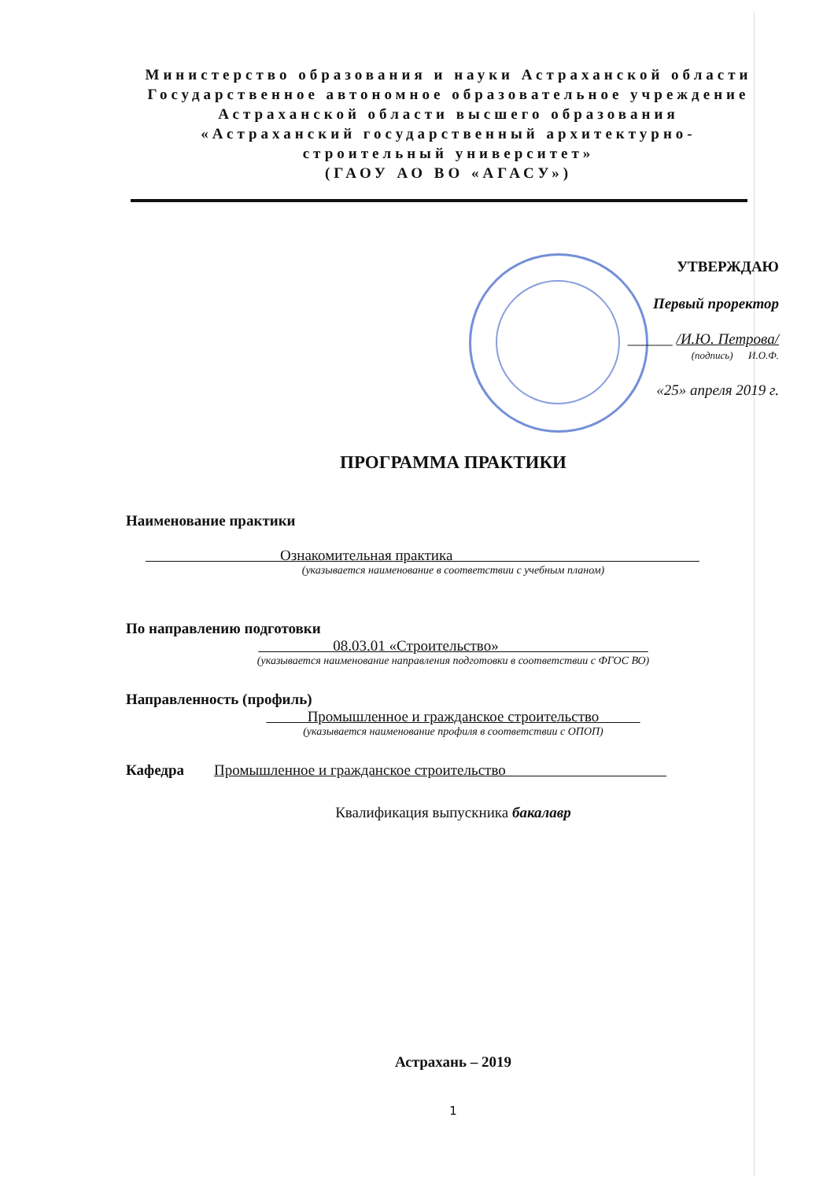Министерство образования и науки Астраханской области
Государственное автономное образовательное учреждение
Астраханской области высшего образования
«Астраханский государственный архитектурно-
строительный университет»
(ГАОУ АО ВО «АГАСУ»)
УТВЕРЖДАЮ
Первый проректор
______ /И.Ю. Петрова/
(подпись) И.О.Ф.
«25» апреля 2019 г.
ПРОГРАММА ПРАКТИКИ
Наименование практики
Ознакомительная практика
(указывается наименование в соответствии с учебным планом)
По направлению подготовки
08.03.01 «Строительство»
(указывается наименование направления подготовки в соответствии с ФГОС ВО)
Направленность (профиль)
Промышленное и гражданское строительство
(указывается наименование профиля в соответствии с ОПОП)
Кафедра Промышленное и гражданское строительство
Квалификация выпускника бакалавр
Астрахань – 2019
1